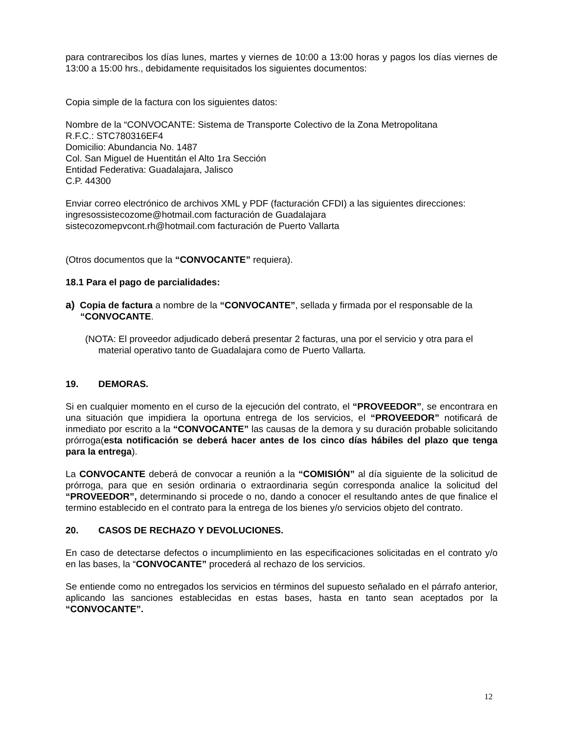para contrarecibos los días lunes, martes y viernes de 10:00 a 13:00 horas y pagos los días viernes de 13:00 a 15:00 hrs., debidamente requisitados los siguientes documentos:
Copia simple de la factura con los siguientes datos:
Nombre de la “CONVOCANTE: Sistema de Transporte Colectivo de la Zona Metropolitana
R.F.C.: STC780316EF4
Domicilio: Abundancia No. 1487
Col. San Miguel de Huentitán el Alto 1ra Sección
Entidad Federativa: Guadalajara, Jalisco
C.P. 44300
Enviar correo electrónico de archivos XML y PDF (facturación CFDI) a las siguientes direcciones:
ingresossistecozome@hotmail.com facturación de Guadalajara
sistecozomepvcont.rh@hotmail.com facturación de Puerto Vallarta
(Otros documentos que la “CONVOCANTE” requiera).
18.1 Para el pago de parcialidades:
a) Copia de factura a nombre de la “CONVOCANTE”, sellada y firmada por el responsable de la “CONVOCANTE.
(NOTA: El proveedor adjudicado deberá presentar 2 facturas, una por el servicio y otra para el material operativo tanto de Guadalajara como de Puerto Vallarta.
19. DEMORAS.
Si en cualquier momento en el curso de la ejecución del contrato, el “PROVEEDOR”, se encontrara en una situación que impidiera la oportuna entrega de los servicios, el “PROVEEDOR” notificará de inmediato por escrito a la “CONVOCANTE” las causas de la demora y su duración probable solicitando prórroga(esta notificación se deberá hacer antes de los cinco días hábiles del plazo que tenga para la entrega).
La CONVOCANTE deberá de convocar a reunión a la “COMISIÓN” al día siguiente de la solicitud de prórroga, para que en sesión ordinaria o extraordinaria según corresponda analice la solicitud del “PROVEEDOR”, determinando si procede o no, dando a conocer el resultando antes de que finalice el termino establecido en el contrato para la entrega de los bienes y/o servicios objeto del contrato.
20. CASOS DE RECHAZO Y DEVOLUCIONES.
En caso de detectarse defectos o incumplimiento en las especificaciones solicitadas en el contrato y/o en las bases, la “CONVOCANTE” procederá al rechazo de los servicios.
Se entiende como no entregados los servicios en términos del supuesto señalado en el párrafo anterior, aplicando las sanciones establecidas en estas bases, hasta en tanto sean aceptados por la “CONVOCANTE”.
12